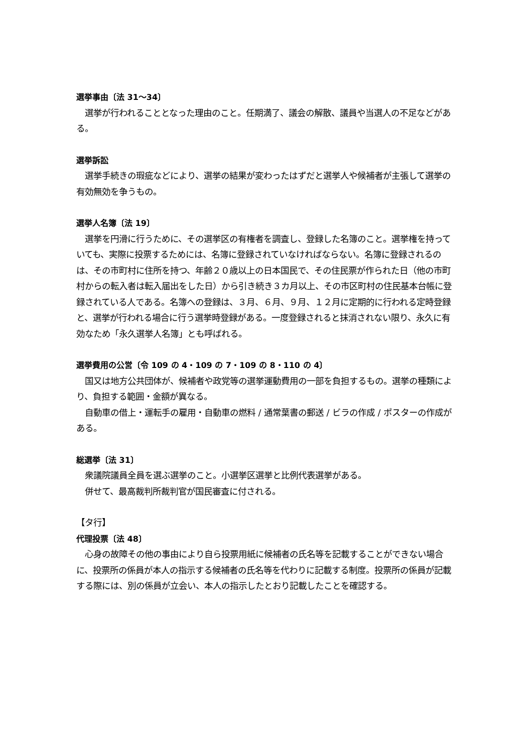選挙事由〔法 31〜34〕
　選挙が行われることとなった理由のこと。任期満了、議会の解散、議員や当選人の不足などがある。
選挙訴訟
　選挙手続きの瑕疵などにより、選挙の結果が変わったはずだと選挙人や候補者が主張して選挙の有効無効を争うもの。
選挙人名簿〔法 19〕
　選挙を円滑に行うために、その選挙区の有権者を調査し、登録した名簿のこと。選挙権を持っていても、実際に投票するためには、名簿に登録されていなければならない。名簿に登録されるのは、その市町村に住所を持つ、年齢２０歳以上の日本国民で、その住民票が作られた日（他の市町村からの転入者は転入届出をした日）から引き続き３カ月以上、その市区町村の住民基本台帳に登録されている人である。名簿への登録は、３月、６月、９月、１２月に定期的に行われる定時登録と、選挙が行われる場合に行う選挙時登録がある。一度登録されると抹消されない限り、永久に有効なため「永久選挙人名簿」とも呼ばれる。
選挙費用の公営〔令 109 の 4・109 の 7・109 の 8・110 の 4〕
　国又は地方公共団体が、候補者や政党等の選挙運動費用の一部を負担するもの。選挙の種類により、負担する範囲・金額が異なる。
　自動車の借上・運転手の雇用・自動車の燃料 / 通常葉書の郵送 / ビラの作成 / ポスターの作成がある。
総選挙〔法 31〕
　衆議院議員全員を選ぶ選挙のこと。小選挙区選挙と比例代表選挙がある。
　併せて、最高裁判所裁判官が国民審査に付される。
【タ行】
代理投票〔法 48〕
　心身の故障その他の事由により自ら投票用紙に候補者の氏名等を記載することができない場合に、投票所の係員が本人の指示する候補者の氏名等を代わりに記載する制度。投票所の係員が記載する際には、別の係員が立会い、本人の指示したとおり記載したことを確認する。